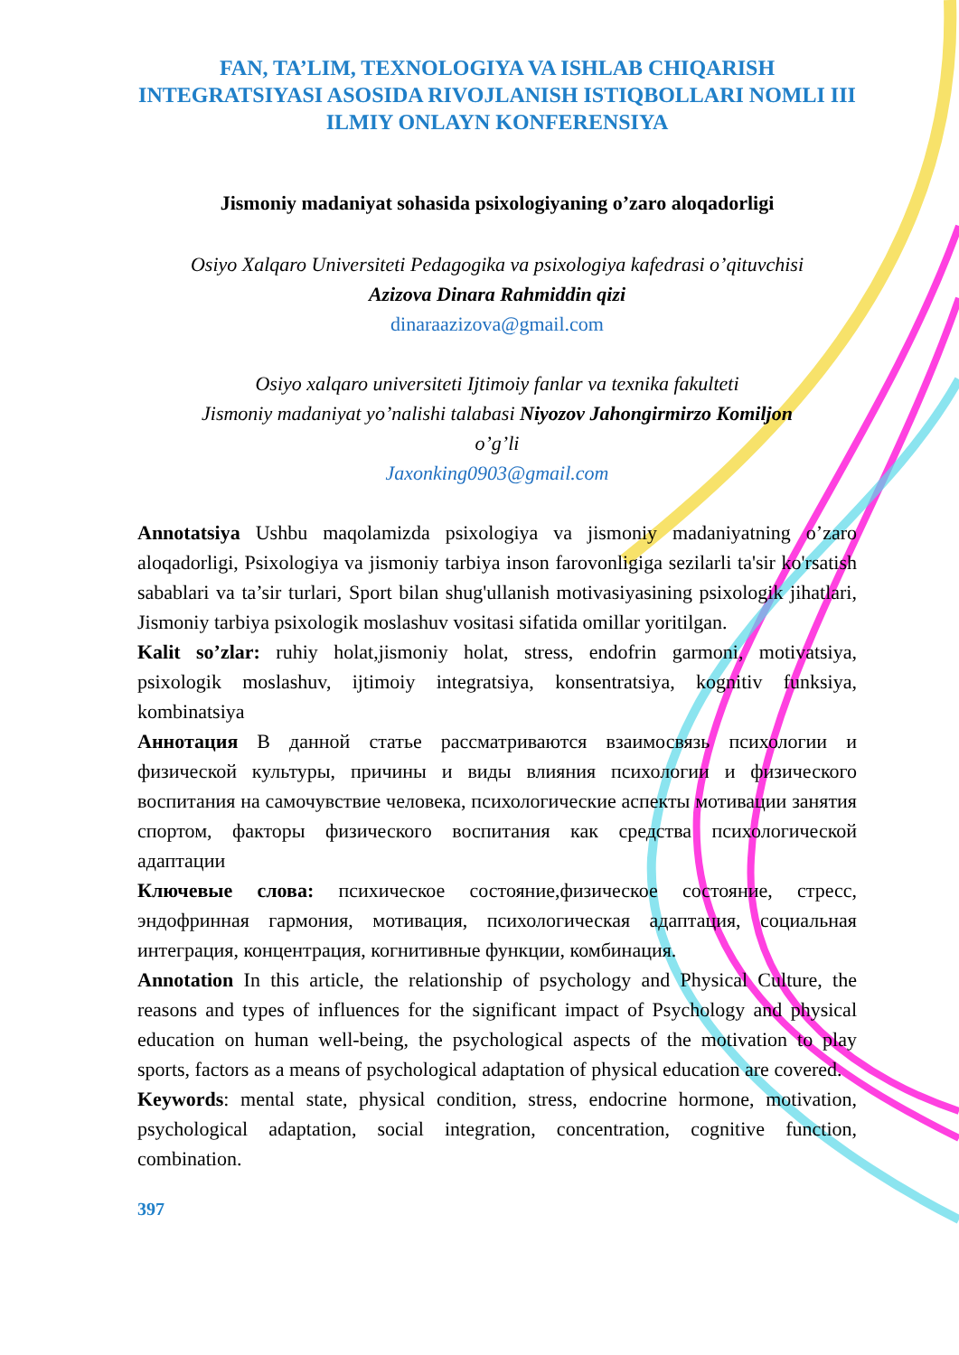FAN, TA’LIM, TEXNOLOGIYA VA ISHLAB CHIQARISH INTEGRATSIYASI ASOSIDA RIVOJLANISH ISTIQBOLLARI NOMLI III ILMIY ONLAYN KONFERENSIYA
Jismoniy madaniyat sohasida psixologiyaning o’zaro aloqadorligi
Osiyo Xalqaro Universiteti Pedagogika va psixologiya kafedrasi o’qituvchisi
Azizova Dinara Rahmiddin qizi
dinaraazizova@gmail.com
Osiyo xalqaro universiteti Ijtimoiy fanlar va texnika fakulteti
Jismoniy madaniyat yo’nalishi talabasi Niyozov Jahongirmirzo Komiljon
o’g’li
Jaxonking0903@gmail.com
Annotatsiya Ushbu maqolamizda psixologiya va jismoniy madaniyatning o’zaro aloqadorligi, Psixologiya va jismoniy tarbiya inson farovonligiga sezilarli ta'sir ko'rsatish sabablari va ta’sir turlari, Sport bilan shug'ullanish motivasiyasining psixologik jihatlari, Jismoniy tarbiya psixologik moslashuv vositasi sifatida omillar yoritilgan.
Kalit so’zlar: ruhiy holat,jismoniy holat, stress, endofrin garmoni, motivatsiya, psixologik moslashuv, ijtimoiy integratsiya, konsentratsiya, kognitiv funksiya, kombinatsiya
Аннотация В данной статье рассматриваются взаимосвязь психологии и физической культуры, причины и виды влияния психологии и физического воспитания на самочувствие человека, психологические аспекты мотивации занятия спортом, факторы физического воспитания как средства психологической адаптации
Ключевые слова: психическое состояние,физическое состояние, стресс, эндофринная гармония, мотивация, психологическая адаптация, социальная интеграция, концентрация, когнитивные функции, комбинация.
Annotation In this article, the relationship of psychology and Physical Culture, the reasons and types of influences for the significant impact of Psychology and physical education on human well-being, the psychological aspects of the motivation to play sports, factors as a means of psychological adaptation of physical education are covered.
Keywords: mental state, physical condition, stress, endocrine hormone, motivation, psychological adaptation, social integration, concentration, cognitive function, combination.
397